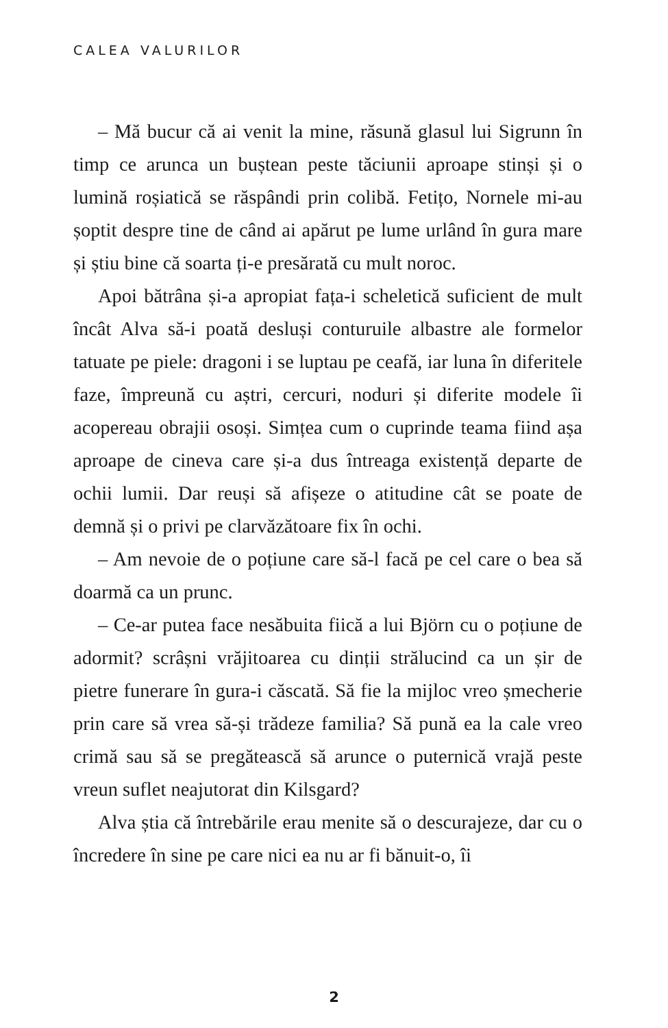CALEA VALURILOR
– Mă bucur că ai venit la mine, răsună glasul lui Sigrunn în timp ce arunca un buștean peste tăciunii aproape stinși și o lumină roșiatică se răspândi prin colibă. Fetițo, Nornele mi-au șoptit despre tine de când ai apărut pe lume urlând în gura mare și știu bine că soarta ți-e presărată cu mult noroc.
Apoi bătrâna și-a apropiat fața-i scheletică suficient de mult încât Alva să-i poată desluși conturuile albastre ale formelor tatuate pe piele: dragoni i se luptau pe ceafă, iar luna în diferitele faze, împreună cu aștri, cercuri, noduri și diferite modele îi acopereau obrajii osoși. Simțea cum o cuprinde teama fiind așa aproape de cineva care și-a dus întreaga existență departe de ochii lumii. Dar reuși să afișeze o atitudine cât se poate de demnă și o privi pe clarvăzătoare fix în ochi.
– Am nevoie de o poțiune care să-l facă pe cel care o bea să doarmă ca un prunc.
– Ce-ar putea face nesăbuita fiică a lui Björn cu o poțiune de adormit? scrâșni vrăjitoarea cu dinții strălucind ca un șir de pietre funerare în gura-i căscată. Să fie la mijloc vreo șmecherie prin care să vrea să-și trădeze familia? Să pună ea la cale vreo crimă sau să se pregătească să arunce o puternică vrajă peste vreun suflet neajutorat din Kilsgard?
Alva știa că întrebările erau menite să o descurajeze, dar cu o încredere în sine pe care nici ea nu ar fi bănuit-o, îi
2